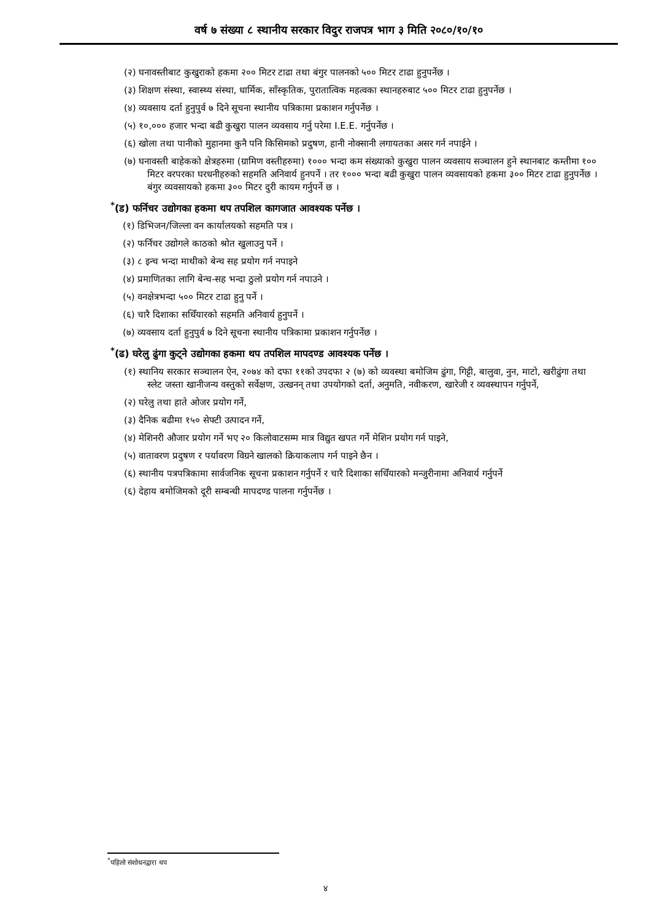वर्ष ७ संख्या ८ स्थानीय सरकार विदुर राजपत्र भाग ३ मिति २०८०/१०/१०
(२) घनावस्तीबाट कुखुराको हकमा २०० मिटर टाढा तथा बंगुर पालनको ५०० मिटर टाढा हुनुपर्नेछ ।
(३) शिक्षण संस्था, स्वास्थ्य संस्था, धार्मिक, साँस्कृतिक, पुरातात्विक महत्वका स्थानहरुबाट ५०० मिटर टाढा हुनुपर्नेछ ।
(४) व्यवसाय दर्ता हुनुपुर्व ७ दिने सूचना स्थानीय पत्रिकामा प्रकाशन गर्नुपर्नेछ ।
(५) १०,००० हजार भन्दा बढी कुखुरा पालन व्यवसाय गर्नु परेमा I.E.E. गर्नुपर्नेछ ।
(६) खोला तथा पानीको मुहानमा कुनै पनि किसिमको प्रदुषण, हानी नोक्सानी लगायतका असर गर्न नपाईने ।
(७) घनावस्ती बाहेकको क्षेत्रहरुमा (ग्रामिण वस्तीहरुमा) १००० भन्दा कम संख्याको कुखुरा पालन व्यवसाय सञ्चालन हुने स्थानबाट कम्तीमा १०० मिटर वरपरका घरधनीहरुको सहमति अनिवार्य हुनपर्ने । तर १००० भन्दा बढी कुखुरा पालन व्यवसायको हकमा ३०० मिटर टाढा हुनुपर्नेछ । बंगुर व्यवसायको हकमा ३०० मिटर दुरी कायम गर्नुपर्ने छ ।
<sup>*</sup> (ड) फर्निचर उद्योगका हकमा थप तपशिल कागजात आवश्यक पर्नेछ ।
(१) डिभिजन/जिल्ला वन कार्यालयको सहमति पत्र ।
(२) फर्निचर उद्योगले काठको श्रोत खुलाउनु पर्ने ।
(३) ८ इन्च भन्दा माथीको बेन्च सह प्रयोग गर्न नपाइने
(४) प्रमाणितका लागि बेन्च-सह भन्दा ठुलो प्रयोग गर्न नपाउने ।
(५) वनक्षेत्रभन्दा ५०० मिटर टाढा हुनु पर्ने ।
(६) चारै दिशाका सधिँयारको सहमति अनिवार्य हुनुपर्ने ।
(७) व्यवसाय दर्ता हुनुपुर्व ७ दिने सूचना स्थानीय पत्रिकामा प्रकाशन गर्नुपर्नेछ ।
<sup>*</sup> (ढ) घरेलु ढुंगा कुट्ने उद्योगका हकमा थप तपशिल मापदण्ड आवश्यक पर्नेछ ।
(१) स्थानिय सरकार सञ्चालन ऐन, २०७४ को दफा ११को उपदफा २ (७) को व्यवस्था बमोजिम ढुंगा, गिट्टी, बालुवा, नुन, माटो, खरीढुंगा तथा स्लेट जस्ता खानीजन्य वस्तुको सर्वेक्षण, उत्खनन् तथा उपयोगको दर्ता, अनुमति, नवीकरण, खारेजी र व्यवस्थापन गर्नुपर्ने,
(२) घरेलु तथा हाते ओजर प्रयोग गर्ने,
(३) दैनिक बढीमा १५० सेफ्टी उत्पादन गर्ने,
(४) मेशिनरी औजार प्रयोग गर्ने भए २० किलोवाटसम्म मात्र विद्युत खपत गर्ने मेशिन प्रयोग गर्न पाइने,
(५) वातावरण प्रदुषण र पर्यावरण विग्रने खालको क्रियाकलाप गर्न पाइने छैन ।
(६) स्थानीय पत्रपत्रिकामा सार्वजनिक सूचना प्रकाशन गर्नुपर्ने र चारै दिशाका सधिँयारको मन्जुरीनामा अनिवार्य गर्नुपर्ने
(६) देहाय बमोजिमको दूरी सम्बन्धी मापदण्ड पालना गर्नुपर्नेछ ।
<sup>*</sup> पहिलो संशोधनद्वारा थप
४